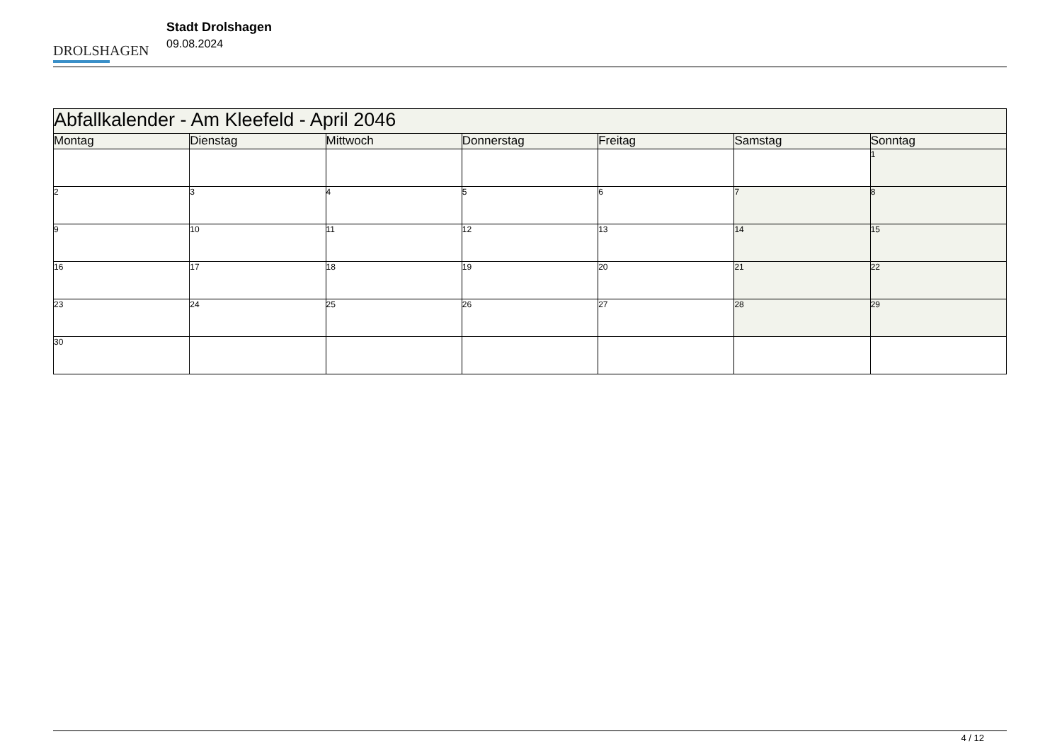DROLSHAGEN
Stadt Drolshagen
09.08.2024
| Abfallkalender - Am Kleefeld - April 2046 | | | | | | |
| Montag | Dienstag | Mittwoch | Donnerstag | Freitag | Samstag | Sonntag |
| | | | | | | 1 |
| 2 | 3 | 4 | 5 | 6 | 7 | 8 |
| 9 | 10 | 11 | 12 | 13 | 14 | 15 |
| 16 | 17 | 18 | 19 | 20 | 21 | 22 |
| 23 | 24 | 25 | 26 | 27 | 28 | 29 |
| 30 | | | | | | |
4 / 12